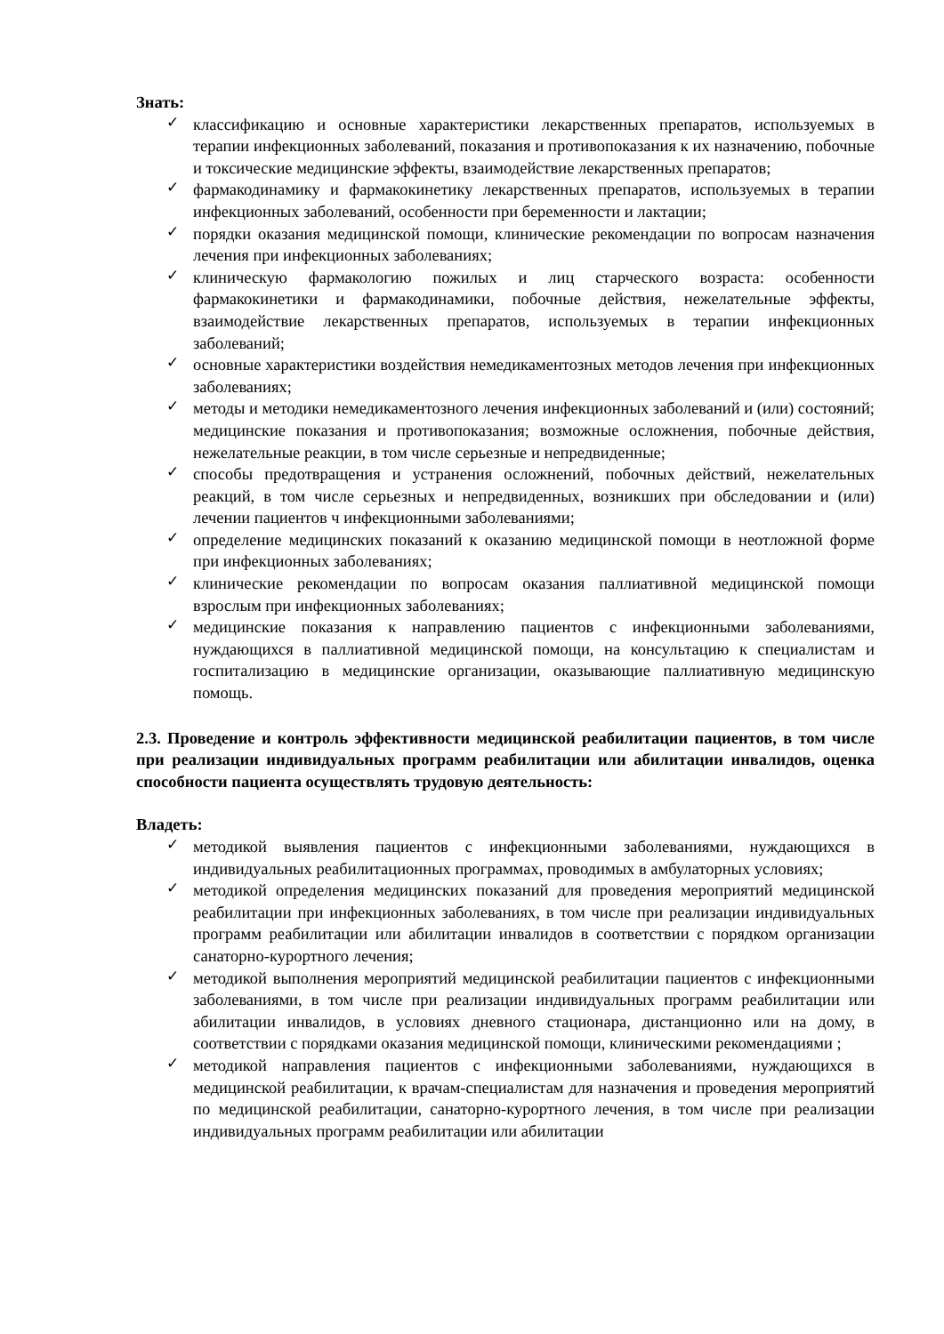Знать:
✓ классификацию и основные характеристики лекарственных препаратов, используемых в терапии инфекционных заболеваний, показания и противопоказания к их назначению, побочные и токсические медицинские эффекты, взаимодействие лекарственных препаратов;
✓ фармакодинамику и фармакокинетику лекарственных препаратов, используемых в терапии инфекционных заболеваний, особенности при беременности и лактации;
✓ порядки оказания медицинской помощи, клинические рекомендации по вопросам назначения лечения при инфекционных заболеваниях;
✓ клиническую фармакологию пожилых и лиц старческого возраста: особенности фармакокинетики и фармакодинамики, побочные действия, нежелательные эффекты, взаимодействие лекарственных препаратов, используемых в терапии инфекционных заболеваний;
✓ основные характеристики воздействия немедикаментозных методов лечения при инфекционных заболеваниях;
✓ методы и методики немедикаментозного лечения инфекционных заболеваний и (или) состояний; медицинские показания и противопоказания; возможные осложнения, побочные действия, нежелательные реакции, в том числе серьезные и непредвиденные;
✓ способы предотвращения и устранения осложнений, побочных действий, нежелательных реакций, в том числе серьезных и непредвиденных, возникших при обследовании и (или) лечении пациентов ч инфекционными заболеваниями;
✓ определение медицинских показаний к оказанию медицинской помощи в неотложной форме при инфекционных заболеваниях;
✓ клинические рекомендации по вопросам оказания паллиативной медицинской помощи взрослым при инфекционных заболеваниях;
✓ медицинские показания к направлению пациентов с инфекционными заболеваниями, нуждающихся в паллиативной медицинской помощи, на консультацию к специалистам и госпитализацию в медицинские организации, оказывающие паллиативную медицинскую помощь.
2.3. Проведение и контроль эффективности медицинской реабилитации пациентов, в том числе при реализации индивидуальных программ реабилитации или абилитации инвалидов, оценка способности пациента осуществлять трудовую деятельность:
Владеть:
✓ методикой выявления пациентов с инфекционными заболеваниями, нуждающихся в индивидуальных реабилитационных программах, проводимых в амбулаторных условиях;
✓ методикой определения медицинских показаний для проведения мероприятий медицинской реабилитации при инфекционных заболеваниях, в том числе при реализации индивидуальных программ реабилитации или абилитации инвалидов в соответствии с порядком организации санаторно-курортного лечения;
✓ методикой выполнения мероприятий медицинской реабилитации пациентов с инфекционными заболеваниями, в том числе при реализации индивидуальных программ реабилитации или абилитации инвалидов, в условиях дневного стационара, дистанционно или на дому, в соответствии с порядками оказания медицинской помощи, клиническими рекомендациями ;
✓ методикой направления пациентов с инфекционными заболеваниями, нуждающихся в медицинской реабилитации, к врачам-специалистам для назначения и проведения мероприятий по медицинской реабилитации, санаторно-курортного лечения, в том числе при реализации индивидуальных программ реабилитации или абилитации